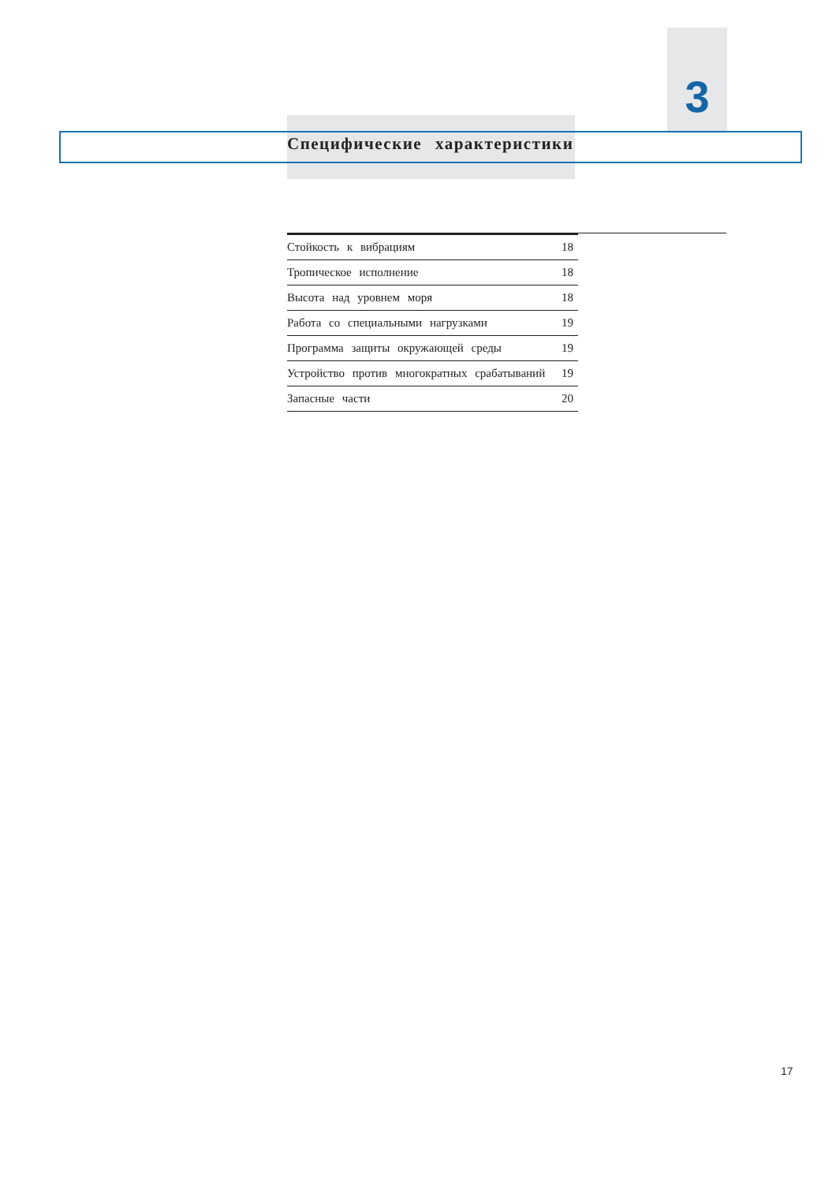3
Специфические характеристики
| Стойкость к вибрациям | 18 |
| Тропическое исполнение | 18 |
| Высота над уровнем моря | 18 |
| Работа со специальными нагрузками | 19 |
| Программа защиты окружающей среды | 19 |
| Устройство против многократных срабатываний | 19 |
| Запасные части | 20 |
17